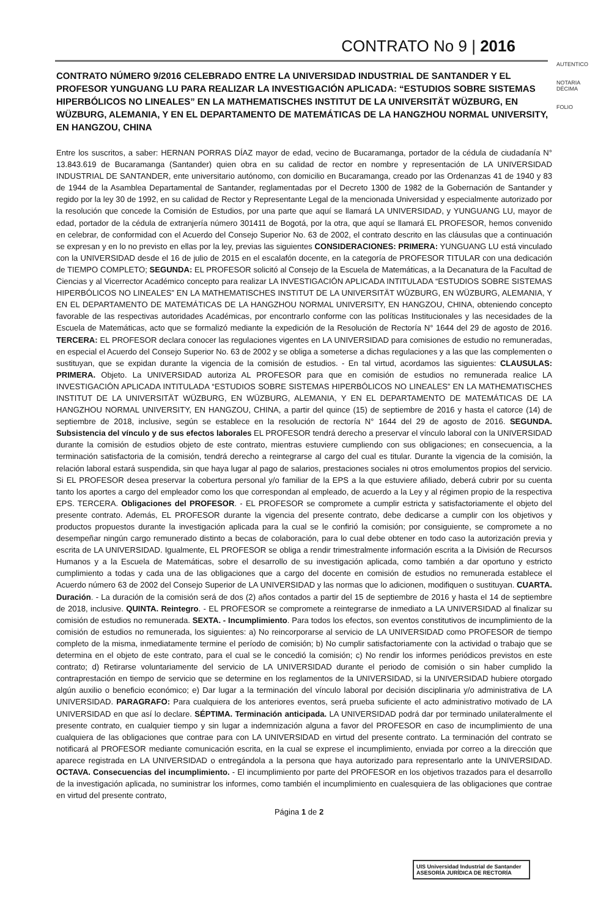CONTRATO No 9 | 2016
AUTENTICO
NOTARIA DÉCIMA
FOLIO
CONTRATO NÚMERO 9/2016 CELEBRADO ENTRE LA UNIVERSIDAD INDUSTRIAL DE SANTANDER Y EL PROFESOR YUNGUANG LU PARA REALIZAR LA INVESTIGACIÓN APLICADA: “ESTUDIOS SOBRE SISTEMAS HIPERBÓLICOS NO LINEALES” EN LA MATHEMATISCHES INSTITUT DE LA UNIVERSITÄT WÜZBURG, EN WÜZBURG, ALEMANIA, Y EN EL DEPARTAMENTO DE MATEMÁTICAS DE LA HANGZHOU NORMAL UNIVERSITY, EN HANGZOU, CHINA
Entre los suscritos, a saber: HERNAN PORRAS DÍAZ mayor de edad, vecino de Bucaramanga, portador de la cédula de ciudadanía N° 13.843.619 de Bucaramanga (Santander) quien obra en su calidad de rector en nombre y representación de LA UNIVERSIDAD INDUSTRIAL DE SANTANDER, ente universitario autónomo, con domicilio en Bucaramanga, creado por las Ordenanzas 41 de 1940 y 83 de 1944 de la Asamblea Departamental de Santander, reglamentadas por el Decreto 1300 de 1982 de la Gobernación de Santander y regido por la ley 30 de 1992, en su calidad de Rector y Representante Legal de la mencionada Universidad y especialmente autorizado por la resolución que concede la Comisión de Estudios, por una parte que aquí se llamará LA UNIVERSIDAD, y YUNGUANG LU, mayor de edad, portador de la cédula de extranjería número 301411 de Bogotá, por la otra, que aquí se llamará EL PROFESOR, hemos convenido en celebrar, de conformidad con el Acuerdo del Consejo Superior No. 63 de 2002, el contrato descrito en las cláusulas que a continuación se expresan y en lo no previsto en ellas por la ley, previas las siguientes CONSIDERACIONES: PRIMERA: YUNGUANG LU está vinculado con la UNIVERSIDAD desde el 16 de julio de 2015 en el escalafón docente, en la categoría de PROFESOR TITULAR con una dedicación de TIEMPO COMPLETO; SEGUNDA: EL PROFESOR solicitó al Consejo de la Escuela de Matemáticas, a la Decanatura de la Facultad de Ciencias y al Vicerrector Académico concepto para realizar LA INVESTIGACIÓN APLICADA INTITULADA “ESTUDIOS SOBRE SISTEMAS HIPERBÓLICOS NO LINEALES” EN LA MATHEMATISCHES INSTITUT DE LA UNIVERSITÄT WÜZBURG, EN WÜZBURG, ALEMANIA, Y EN EL DEPARTAMENTO DE MATEMÁTICAS DE LA HANGZHOU NORMAL UNIVERSITY, EN HANGZOU, CHINA, obteniendo concepto favorable de las respectivas autoridades Académicas, por encontrarlo conforme con las políticas Institucionales y las necesidades de la Escuela de Matemáticas, acto que se formalizó mediante la expedición de la Resolución de Rectoría N° 1644 del 29 de agosto de 2016. TERCERA: EL PROFESOR declara conocer las regulaciones vigentes en LA UNIVERSIDAD para comisiones de estudio no remuneradas, en especial el Acuerdo del Consejo Superior No. 63 de 2002 y se obliga a someterse a dichas regulaciones y a las que las complementen o sustituyan, que se expidan durante la vigencia de la comisión de estudios. - En tal virtud, acordamos las siguientes: CLAUSULAS: PRIMERA. Objeto. La UNIVERSIDAD autoriza AL PROFESOR para que en comisión de estudios no remunerada realice LA INVESTIGACIÓN APLICADA INTITULADA “ESTUDIOS SOBRE SISTEMAS HIPERBÓLICOS NO LINEALES” EN LA MATHEMATISCHES INSTITUT DE LA UNIVERSITÄT WÜZBURG, EN WÜZBURG, ALEMANIA, Y EN EL DEPARTAMENTO DE MATEMÁTICAS DE LA HANGZHOU NORMAL UNIVERSITY, EN HANGZOU, CHINA, a partir del quince (15) de septiembre de 2016 y hasta el catorce (14) de septiembre de 2018, inclusive, según se establece en la resolución de rectoría N° 1644 del 29 de agosto de 2016. SEGUNDA. Subsistencia del vínculo y de sus efectos laborales EL PROFESOR tendrá derecho a preservar el vínculo laboral con la UNIVERSIDAD durante la comisión de estudios objeto de este contrato, mientras estuviere cumpliendo con sus obligaciones; en consecuencia, a la terminación satisfactoria de la comisión, tendrá derecho a reintegrarse al cargo del cual es titular. Durante la vigencia de la comisión, la relación laboral estará suspendida, sin que haya lugar al pago de salarios, prestaciones sociales ni otros emolumentos propios del servicio. Si EL PROFESOR desea preservar la cobertura personal y/o familiar de la EPS a la que estuviere afiliado, deberá cubrir por su cuenta tanto los aportes a cargo del empleador como los que correspondan al empleado, de acuerdo a la Ley y al régimen propio de la respectiva EPS. TERCERA. Obligaciones del PROFESOR. - EL PROFESOR se compromete a cumplir estricta y satisfactoriamente el objeto del presente contrato. Además, EL PROFESOR durante la vigencia del presente contrato, debe dedicarse a cumplir con los objetivos y productos propuestos durante la investigación aplicada para la cual se le confirió la comisión; por consiguiente, se compromete a no desempeñar ningún cargo remunerado distinto a becas de colaboración, para lo cual debe obtener en todo caso la autorización previa y escrita de LA UNIVERSIDAD. Igualmente, EL PROFESOR se obliga a rendir trimestralmente información escrita a la División de Recursos Humanos y a la Escuela de Matemáticas, sobre el desarrollo de su investigación aplicada, como también a dar oportuno y estricto cumplimiento a todas y cada una de las obligaciones que a cargo del docente en comisión de estudios no remunerada establece el Acuerdo número 63 de 2002 del Consejo Superior de LA UNIVERSIDAD y las normas que lo adicionen, modifiquen o sustituyan. CUARTA. Duración. - La duración de la comisión será de dos (2) años contados a partir del 15 de septiembre de 2016 y hasta el 14 de septiembre de 2018, inclusive. QUINTA. Reintegro. - EL PROFESOR se compromete a reintegrarse de inmediato a LA UNIVERSIDAD al finalizar su comisión de estudios no remunerada. SEXTA. - Incumplimiento. Para todos los efectos, son eventos constitutivos de incumplimiento de la comisión de estudios no remunerada, los siguientes: a) No reincorporarse al servicio de LA UNIVERSIDAD como PROFESOR de tiempo completo de la misma, inmediatamente termine el período de comisión; b) No cumplir satisfactoriamente con la actividad o trabajo que se determina en el objeto de este contrato, para el cual se le concedió la comisión; c) No rendir los informes periódicos previstos en este contrato; d) Retirarse voluntariamente del servicio de LA UNIVERSIDAD durante el periodo de comisión o sin haber cumplido la contraprestación en tiempo de servicio que se determine en los reglamentos de la UNIVERSIDAD, si la UNIVERSIDAD hubiere otorgado algún auxilio o beneficio económico; e) Dar lugar a la terminación del vínculo laboral por decisión disciplinaria y/o administrativa de LA UNIVERSIDAD. PARAGRAFO: Para cualquiera de los anteriores eventos, será prueba suficiente el acto administrativo motivado de LA UNIVERSIDAD en que así lo declare. SÉPTIMA. Terminación anticipada. LA UNIVERSIDAD podrá dar por terminado unilateralmente el presente contrato, en cualquier tiempo y sin lugar a indemnización alguna a favor del PROFESOR en caso de incumplimiento de una cualquiera de las obligaciones que contrae para con LA UNIVERSIDAD en virtud del presente contrato. La terminación del contrato se notificará al PROFESOR mediante comunicación escrita, en la cual se exprese el incumplimiento, enviada por correo a la dirección que aparece registrada en LA UNIVERSIDAD o entregándola a la persona que haya autorizado para representarlo ante la UNIVERSIDAD. OCTAVA. Consecuencias del incumplimiento. - El incumplimiento por parte del PROFESOR en los objetivos trazados para el desarrollo de la investigación aplicada, no suministrar los informes, como también el incumplimiento en cualesquiera de las obligaciones que contrae en virtud del presente contrato,
Página 1 de 2
UIS Universidad Industrial de Santander
ASESORÍA JURÍDICA DE RECTORÍA